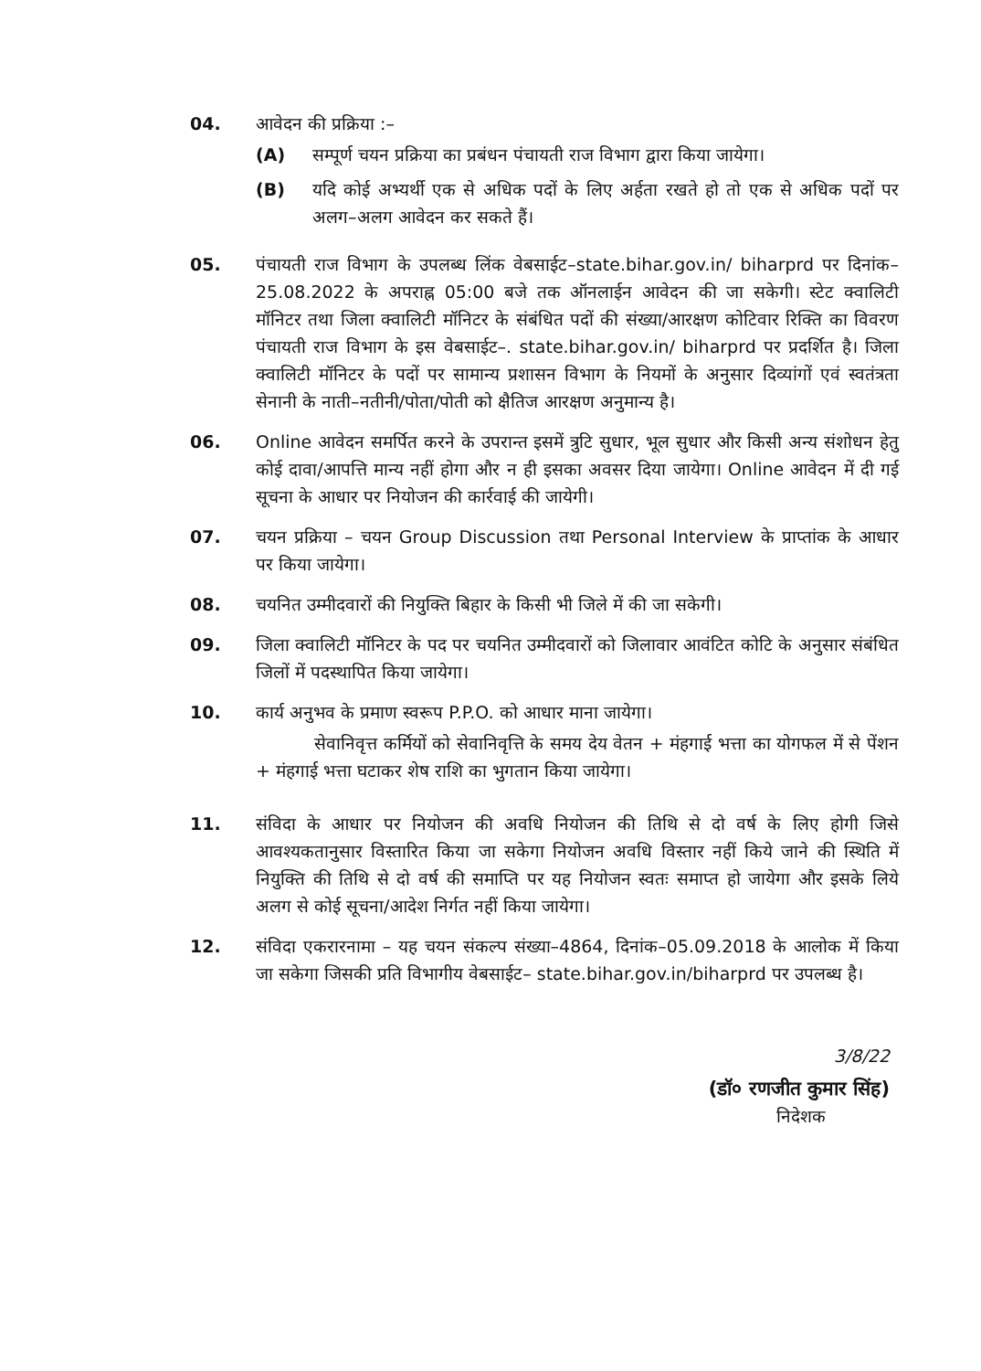04. आवेदन की प्रक्रिया :–
(A) सम्पूर्ण चयन प्रक्रिया का प्रबंधन पंचायती राज विभाग द्वारा किया जायेगा।
(B) यदि कोई अभ्यर्थी एक से अधिक पदों के लिए अर्हता रखते हो तो एक से अधिक पदों पर अलग–अलग आवेदन कर सकते हैं।
05. पंचायती राज विभाग के उपलब्ध लिंक वेबसाईट–state.bihar.gov.in/ biharprd पर दिनांक–25.08.2022 के अपराह्न 05:00 बजे तक ऑनलाईन आवेदन की जा सकेगी। स्टेट क्वालिटी मॉनिटर तथा जिला क्वालिटी मॉनिटर के संबंधित पदों की संख्या/आरक्षण कोटिवार रिक्ति का विवरण पंचायती राज विभाग के इस वेबसाईट–. state.bihar.gov.in/ biharprd पर प्रदर्शित है। जिला क्वालिटी मॉनिटर के पदों पर सामान्य प्रशासन विभाग के नियमों के अनुसार दिव्यांगों एवं स्वतंत्रता सेनानी के नाती–नतीनी/पोता/पोती को क्षैतिज आरक्षण अनुमान्य है।
06. Online आवेदन समर्पित करने के उपरान्त इसमें त्रुटि सुधार, भूल सुधार और किसी अन्य संशोधन हेतु कोई दावा/आपत्ति मान्य नहीं होगा और न ही इसका अवसर दिया जायेगा। Online आवेदन में दी गई सूचना के आधार पर नियोजन की कार्रवाई की जायेगी।
07. चयन प्रक्रिया – चयन Group Discussion तथा Personal Interview के प्राप्तांक के आधार पर किया जायेगा।
08. चयनित उम्मीदवारों की नियुक्ति बिहार के किसी भी जिले में की जा सकेगी।
09. जिला क्वालिटी मॉनिटर के पद पर चयनित उम्मीदवारों को जिलावार आवंटित कोटि के अनुसार संबंधित जिलों में पदस्थापित किया जायेगा।
10. कार्य अनुभव के प्रमाण स्वरूप P.P.O. को आधार माना जायेगा।
सेवानिवृत्त कर्मियों को सेवानिवृत्ति के समय देय वेतन + मंहगाई भत्ता का योगफल में से पेंशन + मंहगाई भत्ता घटाकर शेष राशि का भुगतान किया जायेगा।
11. संविदा के आधार पर नियोजन की अवधि नियोजन की तिथि से दो वर्ष के लिए होगी जिसे आवश्यकतानुसार विस्तारित किया जा सकेगा नियोजन अवधि विस्तार नहीं किये जाने की स्थिति में नियुक्ति की तिथि से दो वर्ष की समाप्ति पर यह नियोजन स्वतः समाप्त हो जायेगा और इसके लिये अलग से कोई सूचना/आदेश निर्गत नहीं किया जायेगा।
12. संविदा एकरारनामा – यह चयन संकल्प संख्या–4864, दिनांक–05.09.2018 के आलोक में किया जा सकेगा जिसकी प्रति विभागीय वेबसाईट– state.bihar.gov.in/biharprd पर उपलब्ध है।
3/8/22
(डॉ० रणजीत कुमार सिंह)
निदेशक